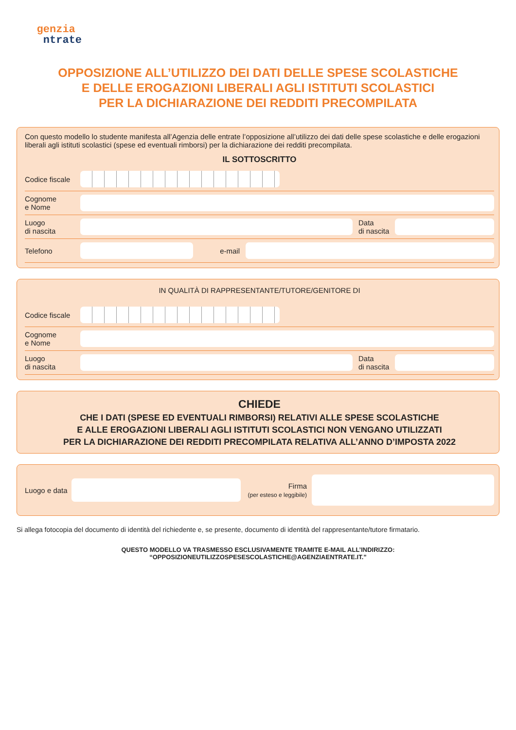genzia
ntrate
OPPOSIZIONE ALL’UTILIZZO DEI DATI DELLE SPESE SCOLASTICHE
E DELLE EROGAZIONI LIBERALI AGLI ISTITUTI SCOLASTICI
PER LA DICHIARAZIONE DEI REDDITI PRECOMPILATA
Con questo modello lo studente manifesta all’Agenzia delle entrate l’opposizione all’utilizzo dei dati delle spese scolastiche e delle erogazioni liberali agli istituti scolastici (spese ed eventuali rimborsi) per la dichiarazione dei redditi precompilata.
IL SOTTOSCRITTO
Codice fiscale
Cognome
e Nome
Luogo
di nascita
Data
di nascita
Telefono
e-mail
IN QUALITÀ DI RAPPRESENTANTE/TUTORE/GENITORE DI
Codice fiscale
Cognome
e Nome
Luogo
di nascita
Data
di nascita
CHIEDE
CHE I DATI (SPESE ED EVENTUALI RIMBORSI) RELATIVI ALLE SPESE SCOLASTICHE
E ALLE EROGAZIONI LIBERALI AGLI ISTITUTI SCOLASTICI NON VENGANO UTILIZZATI
PER LA DICHIARAZIONE DEI REDDITI PRECOMPILATA RELATIVA ALL’ANNO D’IMPOSTA 2022
Luogo e data
Firma
(per esteso e leggibile)
Si allega fotocopia del documento di identità del richiedente e, se presente, documento di identità del rappresentante/tutore firmatario.
QUESTO MODELLO VA TRASMESSO ESCLUSIVAMENTE TRAMITE E-MAIL ALL’INDIRIZZO: “OPPOSIZIONEUTILIZZOSPESESCOLASTICHE@AGENZIAENTRATE.IT.”